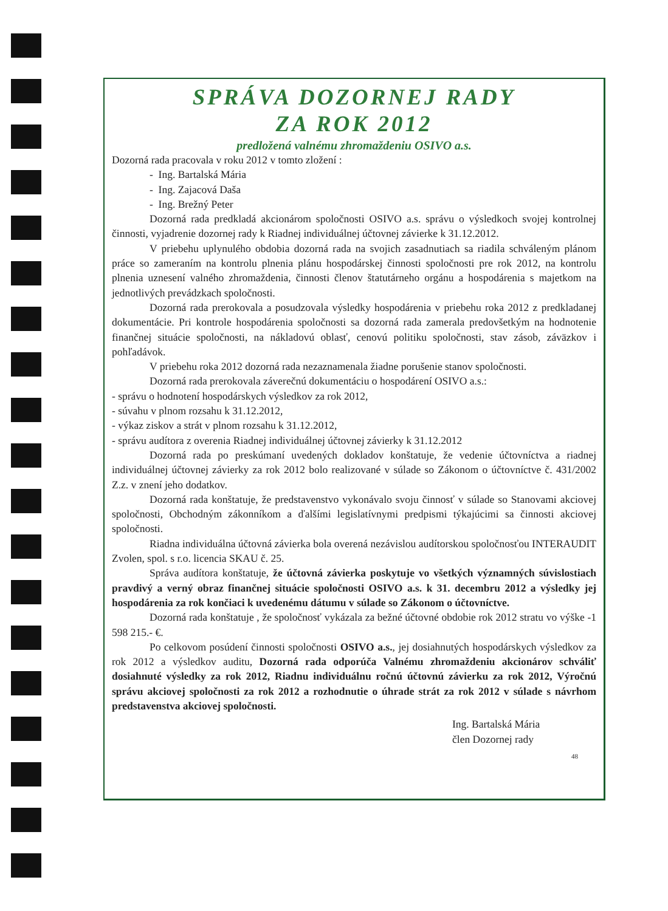SPRÁVA DOZORNEJ RADY
ZA ROK 2012
predložená valnému zhromaždeniu OSIVO a.s.
Dozorná rada pracovala v roku 2012 v tomto zložení :
- Ing. Bartalská Mária
- Ing. Zajacová Daša
- Ing. Brežný Peter
Dozorná rada predkladá akcionárom spoločnosti OSIVO a.s. správu o výsledkoch svojej kontrolnej činnosti, vyjadrenie dozornej rady k Riadnej individuálnej účtovnej závierke k 31.12.2012.
V priebehu uplynulého obdobia dozorná rada na svojich zasadnutiach sa riadila schváleným plánom práce so zameraním na kontrolu plnenia plánu hospodárskej činnosti spoločnosti pre rok 2012, na kontrolu plnenia uznesení valného zhromaždenia, činnosti členov štatutárneho orgánu a hospodárenia s majetkom na jednotlivých prevádzkach spoločnosti.
Dozorná rada prerokovala a posudzovala výsledky hospodárenia v priebehu roka 2012 z predkladanej dokumentácie. Pri kontrole hospodárenia spoločnosti sa dozorná rada zamerala predovšetkým na hodnotenie finančnej situácie spoločnosti, na nákladovú oblasť, cenovú politiku spoločnosti, stav zásob, záväzkov i pohľadávok.
V priebehu roka 2012 dozorná rada nezaznamenala žiadne porušenie stanov spoločnosti.
Dozorná rada prerokovala záverečnú dokumentáciu o hospodárení OSIVO a.s.:
- správu o hodnotení hospodárskych výsledkov za rok 2012,
- súvahu v plnom rozsahu k 31.12.2012,
- výkaz ziskov a strát v plnom rozsahu k 31.12.2012,
- správu audítora z overenia Riadnej individuálnej účtovnej závierky k 31.12.2012
Dozorná rada po preskúmaní uvedených dokladov konštatuje, že vedenie účtovníctva a riadnej individuálnej účtovnej závierky za rok 2012 bolo realizované v súlade so Zákonom o účtovníctve č. 431/2002 Z.z. v znení jeho dodatkov.
Dozorná rada konštatuje, že predstavenstvo vykonávalo svoju činnosť v súlade so Stanovami akciovej spoločnosti, Obchodným zákonníkom a ďalšími legislatívnymi predpismi týkajúcimi sa činnosti akciovej spoločnosti.
Riadna individuálna účtovná závierka bola overená nezávislou audítorskou spoločnosťou INTERAUDIT Zvolen, spol. s r.o. licencia SKAU č. 25.
Správa audítora konštatuje, že účtovná závierka poskytuje vo všetkých významných súvislostiach pravdivý a verný obraz finančnej situácie spoločnosti OSIVO a.s. k 31. decembru 2012 a výsledky jej hospodárenia za rok končiaci k uvedenému dátumu v súlade so Zákonom o účtovníctve.
Dozorná rada konštatuje , že spoločnosť vykázala za bežné účtovné obdobie rok 2012 stratu vo výške -1 598 215.- €.
Po celkovom posúdení činnosti spoločnosti OSIVO a.s., jej dosiahnutých hospodárskych výsledkov za rok 2012 a výsledkov auditu, Dozorná rada odporúča Valnému zhromaždeniu akcionárov schváliť dosiahnuté výsledky za rok 2012, Riadnu individuálnu ročnú účtovnú závierku za rok 2012, Výročnú správu akciovej spoločnosti za rok 2012 a rozhodnutie o úhrade strát za rok 2012 v súlade s návrhom predstavenstva akciovej spoločnosti.
Ing. Bartalská Mária
člen Dozornej rady
48